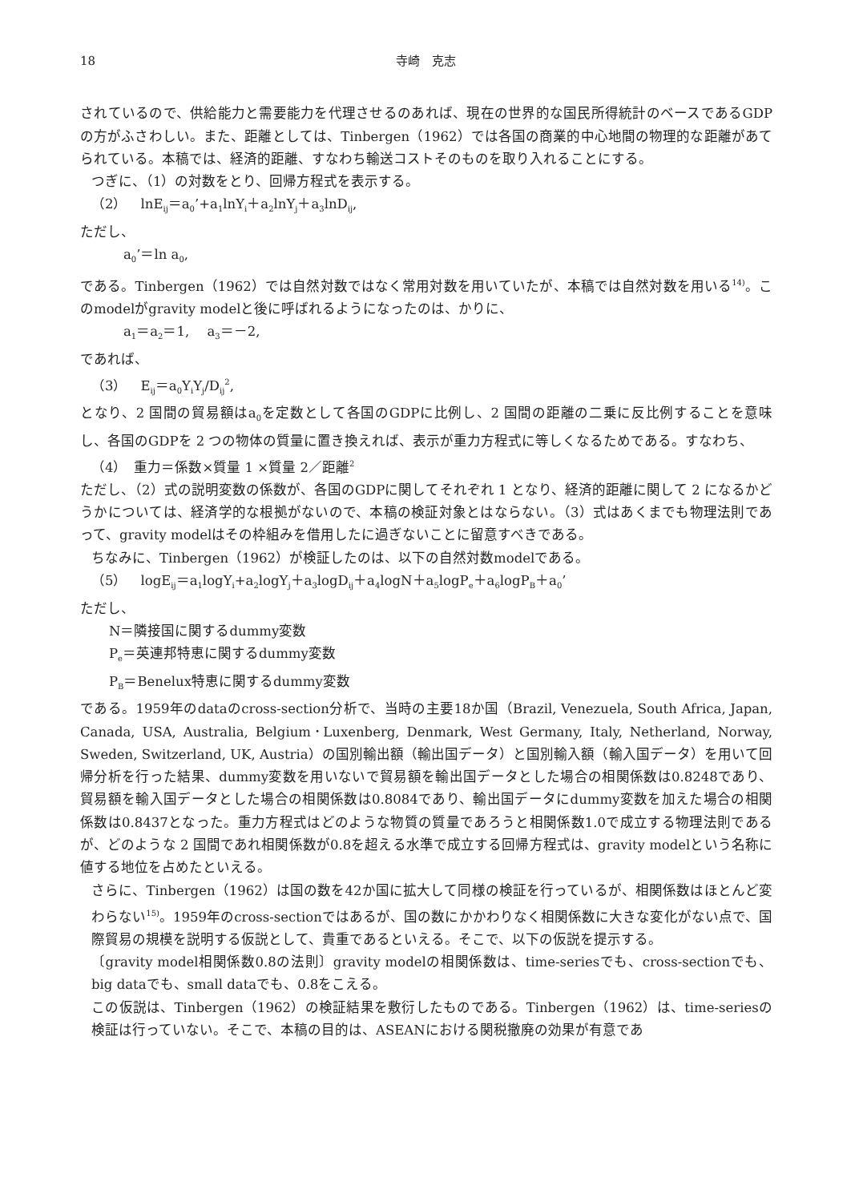18 寺崎　克志
されているので、供給能力と需要能力を代理させるのあれば、現在の世界的な国民所得統計のベースであるGDPの方がふさわしい。また、距離としては、Tinbergen（1962）では各国の商業的中心地間の物理的な距離があてられている。本稿では、経済的距離、すなわち輸送コストそのものを取り入れることにする。
つぎに、（1）の対数をとり、回帰方程式を表示する。
（2）　lnE<sub>ij</sub>＝a<sub>0</sub>’+a<sub>1</sub>lnY<sub>i</sub>＋a<sub>2</sub>lnY<sub>j</sub>＋a<sub>3</sub>lnD<sub>ij</sub>,
ただし、
a<sub>0</sub>’＝ln a<sub>0</sub>,
である。Tinbergen（1962）では自然対数ではなく常用対数を用いていたが、本稿では自然対数を用いる<sup>14)</sup>。このmodelがgravity modelと後に呼ばれるようになったのは、かりに、
a<sub>1</sub>＝a<sub>2</sub>＝1,　 a<sub>3</sub>＝－2,
であれば、
（3）　E<sub>ij</sub>＝a<sub>0</sub>Y<sub>i</sub>Y<sub>j</sub>/D<sub>ij</sub><sup>2</sup>,
となり、2 国間の貿易額はa<sub>0</sub>を定数として各国のGDPに比例し、2 国間の距離の二乗に反比例することを意味し、各国のGDPを 2 つの物体の質量に置き換えれば、表示が重力方程式に等しくなるためである。すなわち、
（4）　重力＝係数×質量 1 ×質量 2／距離<sup>2</sup>
ただし、（2）式の説明変数の係数が、各国のGDPに関してそれぞれ 1 となり、経済的距離に関して 2 になるかどうかについては、経済学的な根拠がないので、本稿の検証対象とはならない。（3）式はあくまでも物理法則であって、gravity modelはその枠組みを借用したに過ぎないことに留意すべきである。
ちなみに、Tinbergen（1962）が検証したのは、以下の自然対数modelである。
（5）　logE<sub>ij</sub>＝a<sub>1</sub>logY<sub>i</sub>+a<sub>2</sub>logY<sub>j</sub>＋a<sub>3</sub>logD<sub>ij</sub>＋a<sub>4</sub>logN＋a<sub>5</sub>logP<sub>e</sub>＋a<sub>6</sub>logP<sub>B</sub>＋a<sub>0</sub>’
ただし、
N＝隣接国に関するdummy変数
P<sub>e</sub>＝英連邦特恵に関するdummy変数
P<sub>B</sub>＝Benelux特恵に関するdummy変数
である。1959年のdataのcross-section分析で、当時の主要18か国（Brazil, Venezuela, South Africa, Japan, Canada, USA, Australia, Belgium･Luxenberg, Denmark, West Germany, Italy, Netherland, Norway, Sweden, Switzerland, UK, Austria）の国別輸出額（輸出国データ）と国別輸入額（輸入国データ）を用いて回帰分析を行った結果、dummy変数を用いないで貿易額を輸出国データとした場合の相関係数は0.8248であり、貿易額を輸入国データとした場合の相関係数は0.8084であり、輸出国データにdummy変数を加えた場合の相関係数は0.8437となった。重力方程式はどのような物質の質量であろうと相関係数1.0で成立する物理法則であるが、どのような 2 国間であれ相関係数が0.8を超える水準で成立する回帰方程式は、gravity modelという名称に値する地位を占めたといえる。
さらに、Tinbergen（1962）は国の数を42か国に拡大して同様の検証を行っているが、相関係数はほとんど変わらない<sup>15)</sup>。1959年のcross-sectionではあるが、国の数にかかわりなく相関係数に大きな変化がない点で、国際貿易の規模を説明する仮説として、貴重であるといえる。そこで、以下の仮説を提示する。
〔gravity model相関係数0.8の法則〕gravity modelの相関係数は、time-seriesでも、cross-sectionでも、big dataでも、small dataでも、0.8をこえる。
この仮説は、Tinbergen（1962）の検証結果を敷衍したものである。Tinbergen（1962）は、time-seriesの検証は行っていない。そこで、本稿の目的は、ASEANにおける関税撤廃の効果が有意であ